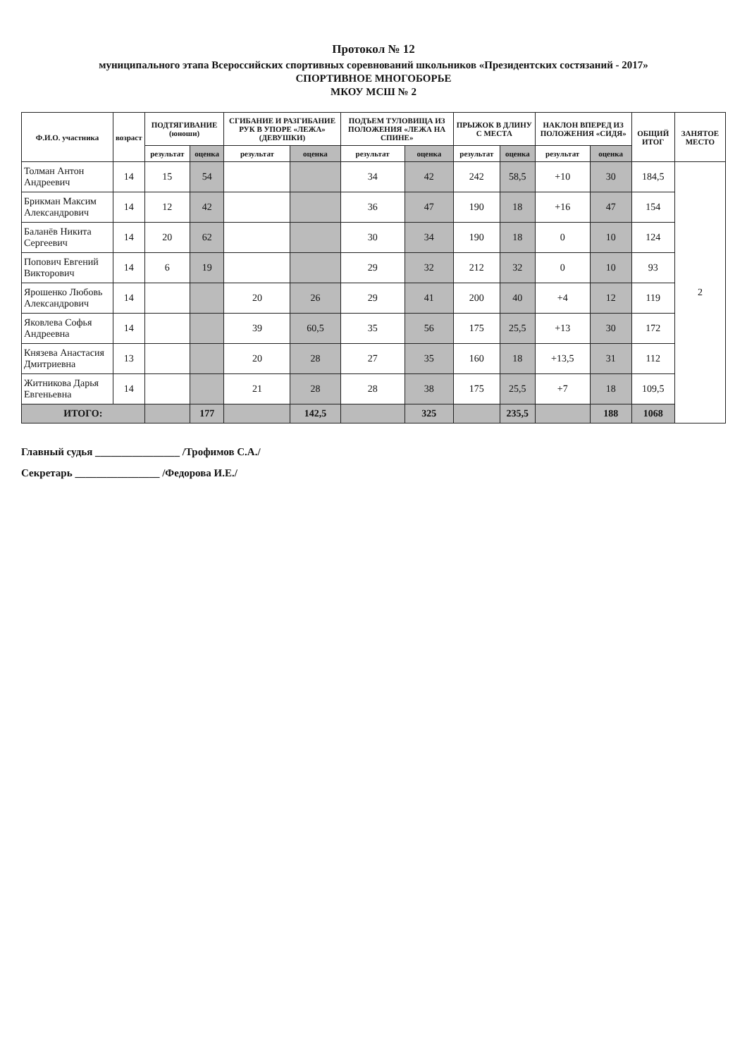Протокол № 12
муниципального этапа Всероссийских спортивных соревнований школьников «Президентских состязаний - 2017»
СПОРТИВНОЕ МНОГОБОРЬЕ
МКОУ МСШ № 2
| Ф.И.О. участника | возраст | ПОДТЯГИВАНИЕ (юноши) | | СГИБАНИЕ И РАЗГИБАНИЕ РУК В УПОРЕ «ЛЕЖА» (ДЕВУШКИ) | | ПОДЪЕМ ТУЛОВИЩА ИЗ ПОЛОЖЕНИЯ «ЛЕЖА НА СПИНЕ» | | ПРЫЖОК В ДЛИНУ С МЕСТА | | НАКЛОН ВПЕРЕД ИЗ ПОЛОЖЕНИЯ «СИДЯ» | | ОБЩИЙ ИТОГ | ЗАНЯТОЕ МЕСТО |
| --- | --- | --- | --- | --- | --- | --- | --- | --- | --- | --- | --- | --- | --- |
| | | результат | оценка | результат | оценка | результат | оценка | результат | оценка | результат | оценка | | |
| Толман Антон Андреевич | 14 | 15 | 54 | | | 34 | 42 | 242 | 58,5 | +10 | 30 | 184,5 | 2 |
| Брикман Максим Александрович | 14 | 12 | 42 | | | 36 | 47 | 190 | 18 | +16 | 47 | 154 | |
| Баланёв Никита Сергеевич | 14 | 20 | 62 | | | 30 | 34 | 190 | 18 | 0 | 10 | 124 | |
| Попович Евгений Викторович | 14 | 6 | 19 | | | 29 | 32 | 212 | 32 | 0 | 10 | 93 | |
| Ярошенко Любовь Александрович | 14 | | | 20 | 26 | 29 | 41 | 200 | 40 | +4 | 12 | 119 | |
| Яковлева Софья Андреевна | 14 | | | 39 | 60,5 | 35 | 56 | 175 | 25,5 | +13 | 30 | 172 | |
| Князева Анастасия Дмитриевна | 13 | | | 20 | 28 | 27 | 35 | 160 | 18 | +13,5 | 31 | 112 | |
| Житникова Дарья Евгеньевна | 14 | | | 21 | 28 | 28 | 38 | 175 | 25,5 | +7 | 18 | 109,5 | |
| ИТОГО: | | | 177 | | 142,5 | | 325 | | 235,5 | | 188 | 1068 | |
Главный судья ________________ /Трофимов С.А./
Секретарь ________________ /Федорова И.Е./